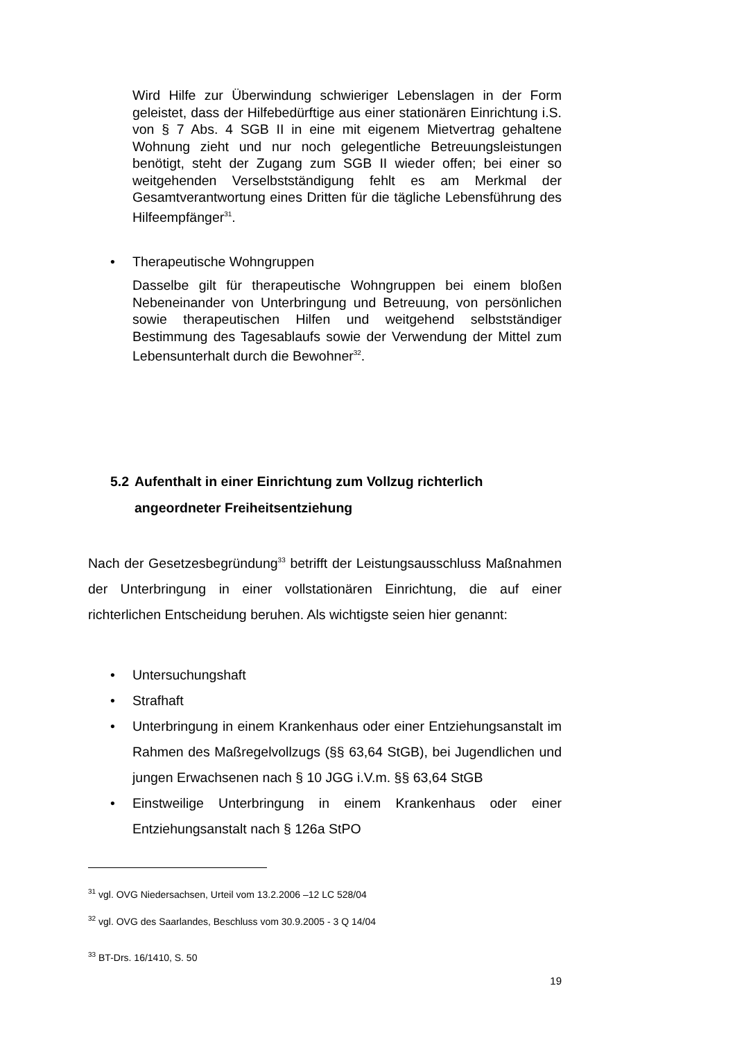Wird Hilfe zur Überwindung schwieriger Lebenslagen in der Form geleistet, dass der Hilfebedürftige aus einer stationären Einrichtung i.S. von § 7 Abs. 4 SGB II in eine mit eigenem Mietvertrag gehaltene Wohnung zieht und nur noch gelegentliche Betreuungsleistungen benötigt, steht der Zugang zum SGB II wieder offen; bei einer so weitgehenden Verselbstständigung fehlt es am Merkmal der Gesamtverantwortung eines Dritten für die tägliche Lebensführung des Hilfeempfänger<sup>31</sup>.
• Therapeutische Wohngruppen
Dasselbe gilt für therapeutische Wohngruppen bei einem bloßen Nebeneinander von Unterbringung und Betreuung, von persönlichen sowie therapeutischen Hilfen und weitgehend selbstständiger Bestimmung des Tagesablaufs sowie der Verwendung der Mittel zum Lebensunterhalt durch die Bewohner<sup>32</sup>.
5.2 Aufenthalt in einer Einrichtung zum Vollzug richterlich
angeordneter Freiheitsentziehung
Nach der Gesetzesbegründung<sup>33</sup> betrifft der Leistungsausschluss Maßnahmen der Unterbringung in einer vollstationären Einrichtung, die auf einer richterlichen Entscheidung beruhen. Als wichtigste seien hier genannt:
• Untersuchungshaft
• Strafhaft
• Unterbringung in einem Krankenhaus oder einer Entziehungsanstalt im Rahmen des Maßregelvollzugs (§§ 63,64 StGB), bei Jugendlichen und jungen Erwachsenen nach § 10 JGG i.V.m. §§ 63,64 StGB
• Einstweilige Unterbringung in einem Krankenhaus oder einer Entziehungsanstalt nach § 126a StPO
<sup>31</sup> vgl. OVG Niedersachsen, Urteil vom 13.2.2006 –12 LC 528/04
<sup>32</sup> vgl. OVG des Saarlandes, Beschluss vom 30.9.2005 - 3 Q 14/04
<sup>33</sup> BT-Drs. 16/1410, S. 50
19